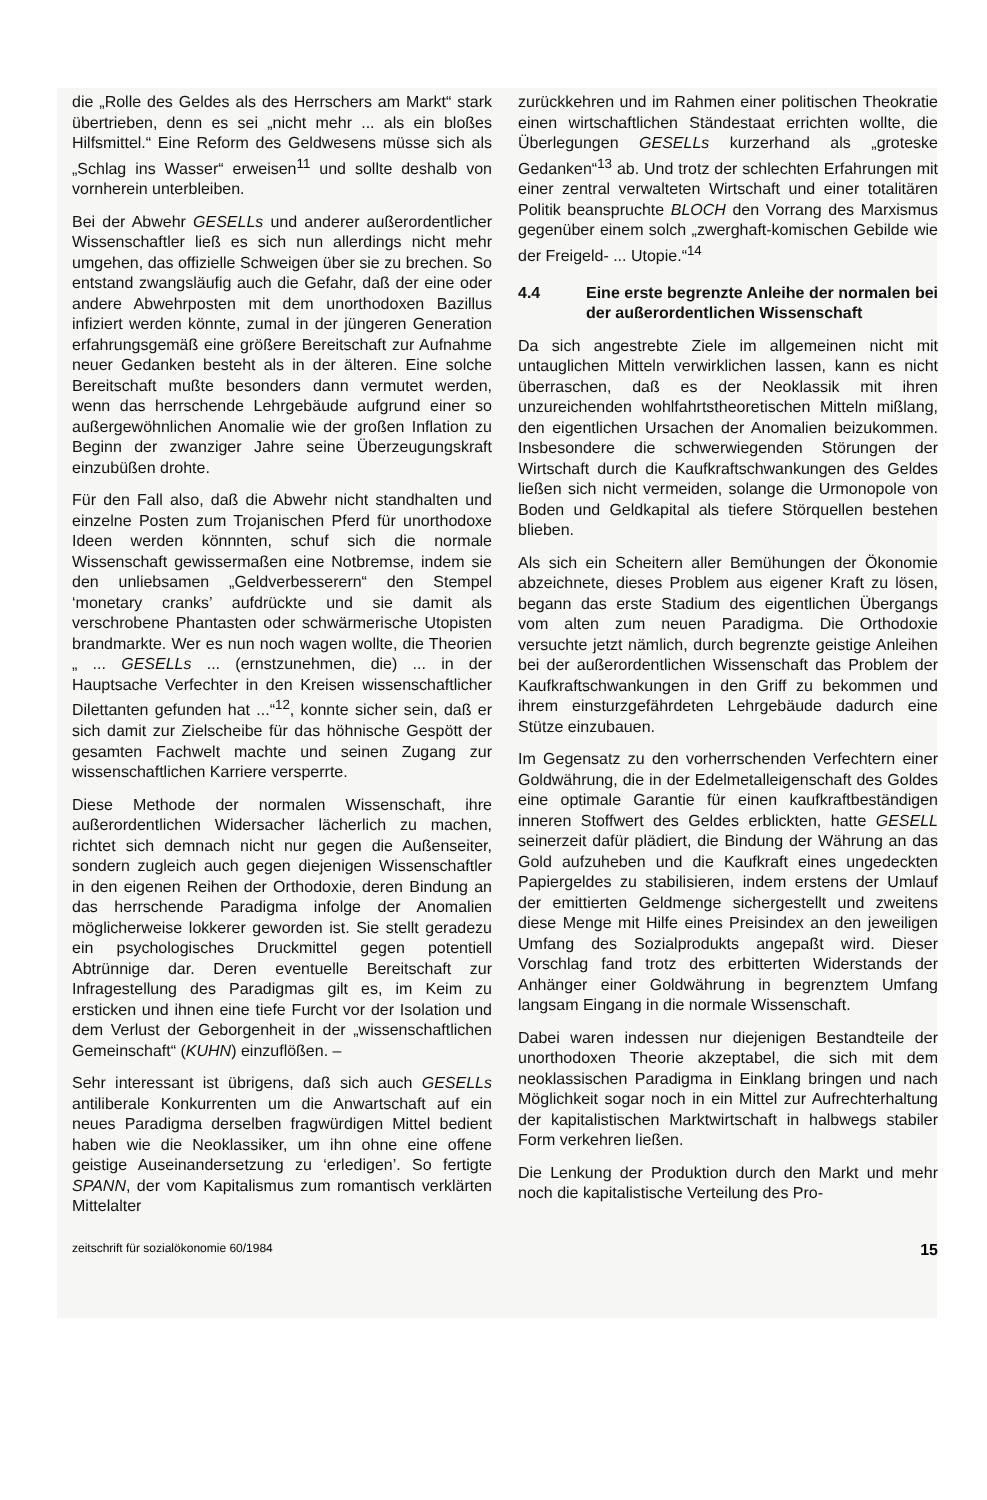die „Rolle des Geldes als des Herrschers am Markt“ stark übertrieben, denn es sei „nicht mehr ... als ein bloßes Hilfsmittel.“ Eine Reform des Geldwesens müsse sich als „Schlag ins Wasser“ erweisen<sup>11</sup> und sollte deshalb von vornherein unterbleiben.
Bei der Abwehr GESELLs und anderer außerordentlicher Wissenschaftler ließ es sich nun allerdings nicht mehr umgehen, das offizielle Schweigen über sie zu brechen. So entstand zwangsläufig auch die Gefahr, daß der eine oder andere Abwehrposten mit dem unorthodoxen Bazillus infiziert werden könnte, zumal in der jüngeren Generation erfahrungsgemäß eine größere Bereitschaft zur Aufnahme neuer Gedanken besteht als in der älteren. Eine solche Bereitschaft mußte besonders dann vermutet werden, wenn das herrschende Lehrgebäude aufgrund einer so außergewöhnlichen Anomalie wie der großen Inflation zu Beginn der zwanziger Jahre seine Überzeugungskraft einzubüßen drohte.
Für den Fall also, daß die Abwehr nicht standhalten und einzelne Posten zum Trojanischen Pferd für unorthodoxe Ideen werden könnnten, schuf sich die normale Wissenschaft gewissermaßen eine Notbremse, indem sie den unliebsamen „Geldverbesserern“ den Stempel ‘monetary cranks’ aufdrückte und sie damit als verschrobene Phantasten oder schwärmerische Utopisten brandmarkte. Wer es nun noch wagen wollte, die Theorien „ ... GESELLs ... (ernstzunehmen, die) ... in der Hauptsache Verfechter in den Kreisen wissenschaftlicher Dilettanten gefunden hat ...“<sup>12</sup>, konnte sicher sein, daß er sich damit zur Zielscheibe für das höhnische Gespött der gesamten Fachwelt machte und seinen Zugang zur wissenschaftlichen Karriere versperrte.
Diese Methode der normalen Wissenschaft, ihre außerordentlichen Widersacher lächerlich zu machen, richtet sich demnach nicht nur gegen die Außenseiter, sondern zugleich auch gegen diejenigen Wissenschaftler in den eigenen Reihen der Orthodoxie, deren Bindung an das herrschende Paradigma infolge der Anomalien möglicherweise lokkerer geworden ist. Sie stellt geradezu ein psychologisches Druckmittel gegen potentiell Abtrünnige dar. Deren eventuelle Bereitschaft zur Infragestellung des Paradigmas gilt es, im Keim zu ersticken und ihnen eine tiefe Furcht vor der Isolation und dem Verlust der Geborgenheit in der „wissenschaftlichen Gemeinschaft“ (KUHN) einzuflößen. –
Sehr interessant ist übrigens, daß sich auch GESELLs antiliberale Konkurrenten um die Anwartschaft auf ein neues Paradigma derselben fragwürdigen Mittel bedient haben wie die Neoklassiker, um ihn ohne eine offene geistige Auseinandersetzung zu ‘erledigen’. So fertigte SPANN, der vom Kapitalismus zum romantisch verklärten Mittelalter
zurückkehren und im Rahmen einer politischen Theokratie einen wirtschaftlichen Ständestaat errichten wollte, die Überlegungen GESELLs kurzerhand als „groteske Gedanken“<sup>13</sup> ab. Und trotz der schlechten Erfahrungen mit einer zentral verwalteten Wirtschaft und einer totalitären Politik beanspruchte BLOCH den Vorrang des Marxismus gegenüber einem solch „zwerghaft-komischen Gebilde wie der Freigeld- ... Utopie.“<sup>14</sup>
4.4 Eine erste begrenzte Anleihe der normalen bei der außerordentlichen Wissenschaft
Da sich angestrebte Ziele im allgemeinen nicht mit untauglichen Mitteln verwirklichen lassen, kann es nicht überraschen, daß es der Neoklassik mit ihren unzureichenden wohlfahrtstheoretischen Mitteln mißlang, den eigentlichen Ursachen der Anomalien beizukommen. Insbesondere die schwerwiegenden Störungen der Wirtschaft durch die Kaufkraftschwankungen des Geldes ließen sich nicht vermeiden, solange die Urmonopole von Boden und Geldkapital als tiefere Störquellen bestehen blieben.
Als sich ein Scheitern aller Bemühungen der Ökonomie abzeichnete, dieses Problem aus eigener Kraft zu lösen, begann das erste Stadium des eigentlichen Übergangs vom alten zum neuen Paradigma. Die Orthodoxie versuchte jetzt nämlich, durch begrenzte geistige Anleihen bei der außerordentlichen Wissenschaft das Problem der Kaufkraftschwankungen in den Griff zu bekommen und ihrem einsturzgefährdeten Lehrgebäude dadurch eine Stütze einzubauen.
Im Gegensatz zu den vorherrschenden Verfechtern einer Goldwährung, die in der Edelmetalleigenschaft des Goldes eine optimale Garantie für einen kaufkraftbeständigen inneren Stoffwert des Geldes erblickten, hatte GESELL seinerzeit dafür plädiert, die Bindung der Währung an das Gold aufzuheben und die Kaufkraft eines ungedeckten Papiergeldes zu stabilisieren, indem erstens der Umlauf der emittierten Geldmenge sichergestellt und zweitens diese Menge mit Hilfe eines Preisindex an den jeweiligen Umfang des Sozialprodukts angepaßt wird. Dieser Vorschlag fand trotz des erbitterten Widerstands der Anhänger einer Goldwährung in begrenztem Umfang langsam Eingang in die normale Wissenschaft.
Dabei waren indessen nur diejenigen Bestandteile der unorthodoxen Theorie akzeptabel, die sich mit dem neoklassischen Paradigma in Einklang bringen und nach Möglichkeit sogar noch in ein Mittel zur Aufrechterhaltung der kapitalistischen Marktwirtschaft in halbwegs stabiler Form verkehren ließen.
Die Lenkung der Produktion durch den Markt und mehr noch die kapitalistische Verteilung des Pro-
zeitschrift für sozialökonomie 60/1984 15